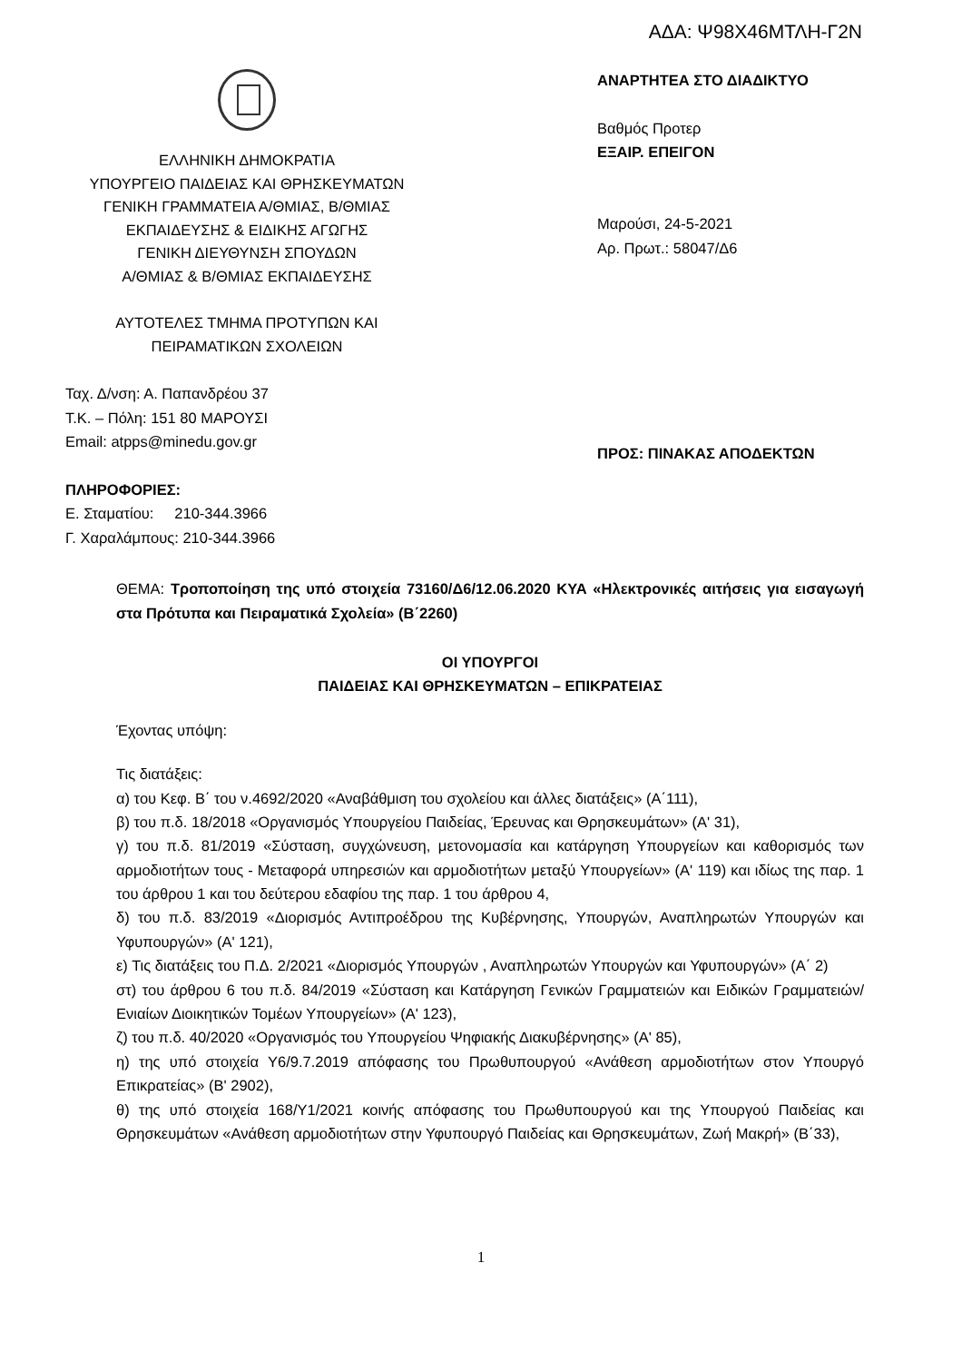ΑΔΑ: Ψ98Χ46ΜΤΛΗ-Γ2Ν
ΕΛΛΗΝΙΚΗ ΔΗΜΟΚΡΑΤΙΑ
ΥΠΟΥΡΓΕΙΟ ΠΑΙΔΕΙΑΣ ΚΑΙ ΘΡΗΣΚΕΥΜΑΤΩΝ
ΓΕΝΙΚΗ ΓΡΑΜΜΑΤΕΙΑ Α/ΘΜΙΑΣ, Β/ΘΜΙΑΣ
ΕΚΠΑΙΔΕΥΣΗΣ & ΕΙΔΙΚΗΣ ΑΓΩΓΗΣ
ΓΕΝΙΚΗ ΔΙΕΥΘΥΝΣΗ ΣΠΟΥΔΩΝ
Α/ΘΜΙΑΣ & Β/ΘΜΙΑΣ ΕΚΠΑΙΔΕΥΣΗΣ
ΑΥΤΟΤΕΛΕΣ ΤΜΗΜΑ ΠΡΟΤΥΠΩΝ ΚΑΙ
ΠΕΙΡΑΜΑΤΙΚΩΝ ΣΧΟΛΕΙΩΝ
Ταχ. Δ/νση: Α. Παπανδρέου 37
Τ.Κ. – Πόλη: 151 80 ΜΑΡΟΥΣΙ
Email: atpps@minedu.gov.gr
ΠΛΗΡΟΦΟΡΙΕΣ:
Ε. Σταματίου: 210-344.3966
Γ. Χαραλάμπους: 210-344.3966
ΑΝΑΡΤΗΤΕΑ ΣΤΟ ΔΙΑΔΙΚΤΥΟ
Βαθμός Προτερ
ΕΞΑΙΡ. ΕΠΕΙΓΟΝ
Μαρούσι, 24-5-2021
Αρ. Πρωτ.: 58047/Δ6
ΠΡΟΣ: ΠΙΝΑΚΑΣ ΑΠΟΔΕΚΤΩΝ
ΘΕΜΑ: Τροποποίηση της υπό στοιχεία 73160/Δ6/12.06.2020 ΚΥΑ «Ηλεκτρονικές αιτήσεις για εισαγωγή στα Πρότυπα και Πειραματικά Σχολεία» (Β΄2260)
ΟΙ ΥΠΟΥΡΓΟΙ
ΠΑΙΔΕΙΑΣ ΚΑΙ ΘΡΗΣΚΕΥΜΑΤΩΝ – ΕΠΙΚΡΑΤΕΙΑΣ
Έχοντας υπόψη:
Τις διατάξεις:
α) του Κεφ. Β΄ του ν.4692/2020 «Αναβάθμιση του σχολείου και άλλες διατάξεις» (Α΄111),
β) του π.δ. 18/2018 «Οργανισμός Υπουργείου Παιδείας, Έρευνας και Θρησκευμάτων» (Α' 31),
γ) του π.δ. 81/2019 «Σύσταση, συγχώνευση, μετονομασία και κατάργηση Υπουργείων και καθορισμός των αρμοδιοτήτων τους - Μεταφορά υπηρεσιών και αρμοδιοτήτων μεταξύ Υπουργείων» (Α' 119) και ιδίως της παρ. 1 του άρθρου 1 και του δεύτερου εδαφίου της παρ. 1 του άρθρου 4,
δ) του π.δ. 83/2019 «Διορισμός Αντιπροέδρου της Κυβέρνησης, Υπουργών, Αναπληρωτών Υπουργών και Υφυπουργών» (Α' 121),
ε) Τις διατάξεις του Π.Δ. 2/2021 «Διορισμός Υπουργών , Αναπληρωτών Υπουργών και Υφυπουργών» (Α΄ 2)
στ) του άρθρου 6 του π.δ. 84/2019 «Σύσταση και Κατάργηση Γενικών Γραμματειών και Ειδικών Γραμματειών/Ενιαίων Διοικητικών Τομέων Υπουργείων» (Α' 123),
ζ) του π.δ. 40/2020 «Οργανισμός του Υπουργείου Ψηφιακής Διακυβέρνησης» (Α' 85),
η) της υπό στοιχεία Υ6/9.7.2019 απόφασης του Πρωθυπουργού «Ανάθεση αρμοδιοτήτων στον Υπουργό Επικρατείας» (Β' 2902),
θ) της υπό στοιχεία 168/Υ1/2021 κοινής απόφασης του Πρωθυπουργού και της Υπουργού Παιδείας και Θρησκευμάτων «Ανάθεση αρμοδιοτήτων στην Υφυπουργό Παιδείας και Θρησκευμάτων, Ζωή Μακρή» (Β΄33),
1